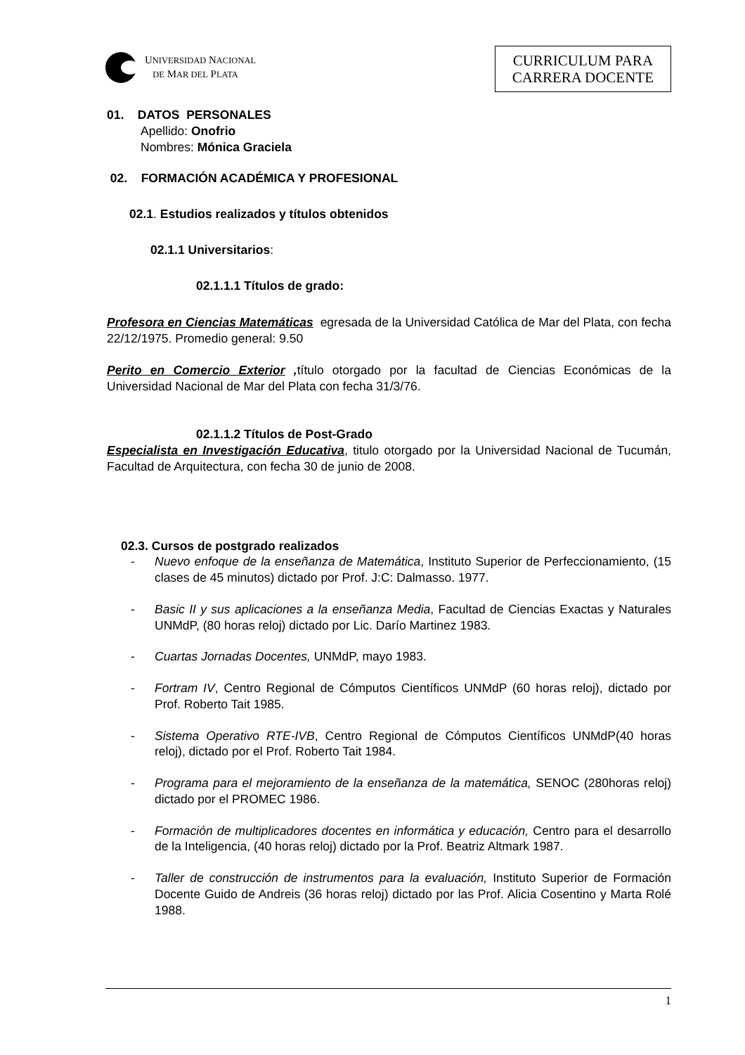UNIVERSIDAD NACIONAL
DE MAR DEL PLATA
CURRICULUM PARA
CARRERA DOCENTE
01. DATOS PERSONALES
Apellido: Onofrio
Nombres: Mónica Graciela
02. FORMACIÓN ACADÉMICA Y PROFESIONAL
02.1. Estudios realizados y títulos obtenidos
02.1.1 Universitarios:
02.1.1.1 Títulos de grado:
Profesora en Ciencias Matemáticas egresada de la Universidad Católica de Mar del Plata, con fecha 22/12/1975. Promedio general: 9.50
Perito en Comercio Exterior , título otorgado por la facultad de Ciencias Económicas de la Universidad Nacional de Mar del Plata con fecha 31/3/76.
02.1.1.2 Títulos de Post-Grado
Especialista en Investigación Educativa, titulo otorgado por la Universidad Nacional de Tucumán, Facultad de Arquitectura, con fecha 30 de junio de 2008.
02.3. Cursos de postgrado realizados
- Nuevo enfoque de la enseñanza de Matemática, Instituto Superior de Perfeccionamiento, (15 clases de 45 minutos) dictado por Prof. J:C: Dalmasso. 1977.
- Basic II y sus aplicaciones a la enseñanza Media, Facultad de Ciencias Exactas y Naturales UNMdP, (80 horas reloj) dictado por Lic. Darío Martinez 1983.
- Cuartas Jornadas Docentes, UNMdP, mayo 1983.
- Fortram IV, Centro Regional de Cómputos Científicos UNMdP (60 horas reloj), dictado por Prof. Roberto Tait 1985.
- Sistema Operativo RTE-IVB, Centro Regional de Cómputos Científicos UNMdP(40 horas reloj), dictado por el Prof. Roberto Tait 1984.
- Programa para el mejoramiento de la enseñanza de la matemática, SENOC (280horas reloj) dictado por el PROMEC 1986.
- Formación de multiplicadores docentes en informática y educación, Centro para el desarrollo de la Inteligencia, (40 horas reloj) dictado por la Prof. Beatriz Altmark 1987.
- Taller de construcción de instrumentos para la evaluación, Instituto Superior de Formación Docente Guido de Andreis (36 horas reloj) dictado por las Prof. Alicia Cosentino y Marta Rolé 1988.
1